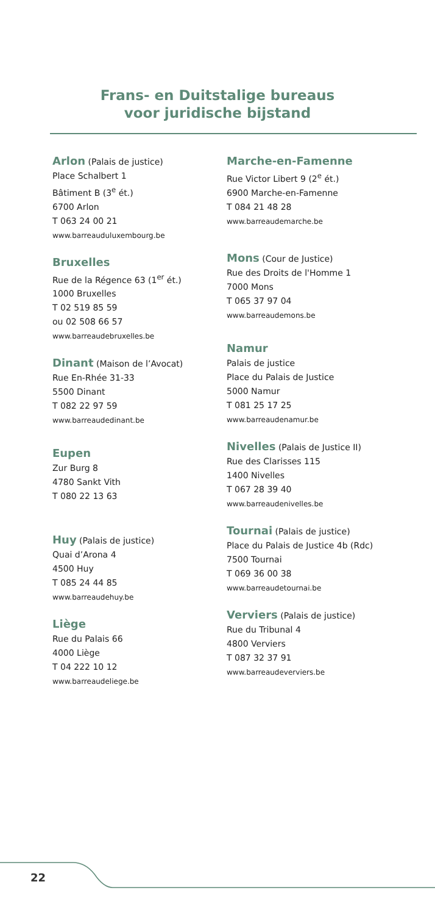Frans- en Duitstalige bureaus
voor juridische bijstand
Arlon (Palais de justice)
Place Schalbert 1
Bâtiment B (3<sup>e</sup> ét.)
6700 Arlon
T 063 24 00 21
www.barreauduluxembourg.be
Bruxelles
Rue de la Régence 63 (1<sup>er</sup> ét.)
1000 Bruxelles
T 02 519 85 59
ou 02 508 66 57
www.barreaudebruxelles.be
Dinant (Maison de l’Avocat)
Rue En-Rhée 31-33
5500 Dinant
T 082 22 97 59
www.barreaudedinant.be
Eupen
Zur Burg 8
4780 Sankt Vith
T 080 22 13 63
Huy (Palais de justice)
Quai d’Arona 4
4500 Huy
T 085 24 44 85
www.barreaudehuy.be
Liège
Rue du Palais 66
4000 Liège
T 04 222 10 12
www.barreaudeliege.be
Marche-en-Famenne
Rue Victor Libert 9 (2<sup>e</sup> ét.)
6900 Marche-en-Famenne
T 084 21 48 28
www.barreaudemarche.be
Mons (Cour de Justice)
Rue des Droits de l'Homme 1
7000 Mons
T 065 37 97 04
www.barreaudemons.be
Namur
Palais de justice
Place du Palais de Justice
5000 Namur
T 081 25 17 25
www.barreaudenamur.be
Nivelles (Palais de Justice II)
Rue des Clarisses 115
1400 Nivelles
T 067 28 39 40
www.barreaudenivelles.be
Tournai (Palais de justice)
Place du Palais de Justice 4b (Rdc)
7500 Tournai
T 069 36 00 38
www.barreaudetournai.be
Verviers (Palais de justice)
Rue du Tribunal 4
4800 Verviers
T 087 32 37 91
www.barreaudeverviers.be
22